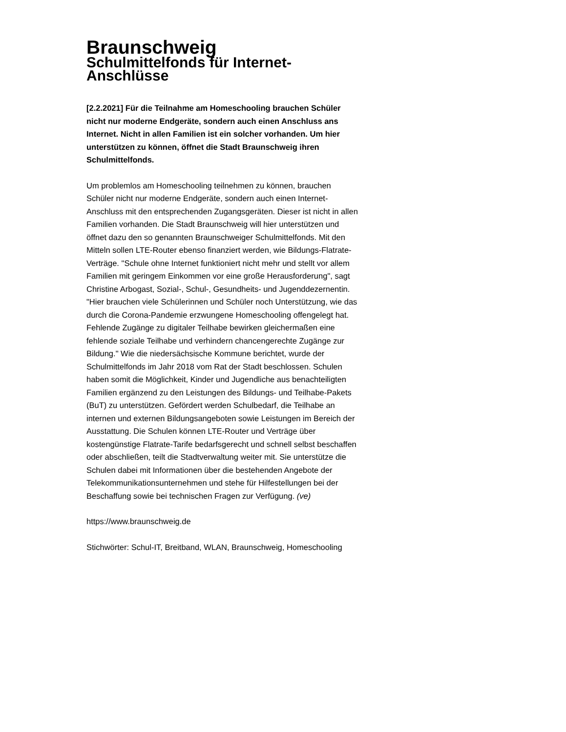Braunschweig
Schulmittelfonds für Internet-Anschlüsse
[2.2.2021] Für die Teilnahme am Homeschooling brauchen Schüler nicht nur moderne Endgeräte, sondern auch einen Anschluss ans Internet. Nicht in allen Familien ist ein solcher vorhanden. Um hier unterstützen zu können, öffnet die Stadt Braunschweig ihren Schulmittelfonds.
Um problemlos am Homeschooling teilnehmen zu können, brauchen Schüler nicht nur moderne Endgeräte, sondern auch einen Internet-Anschluss mit den entsprechenden Zugangsgeräten. Dieser ist nicht in allen Familien vorhanden. Die Stadt Braunschweig will hier unterstützen und öffnet dazu den so genannten Braunschweiger Schulmittelfonds. Mit den Mitteln sollen LTE-Router ebenso finanziert werden, wie Bildungs-Flatrate-Verträge. "Schule ohne Internet funktioniert nicht mehr und stellt vor allem Familien mit geringem Einkommen vor eine große Herausforderung", sagt Christine Arbogast, Sozial-, Schul-, Gesundheits- und Jugenddezernentin. "Hier brauchen viele Schülerinnen und Schüler noch Unterstützung, wie das durch die Corona-Pandemie erzwungene Homeschooling offengelegt hat. Fehlende Zugänge zu digitaler Teilhabe bewirken gleichermaßen eine fehlende soziale Teilhabe und verhindern chancengerechte Zugänge zur Bildung." Wie die niedersächsische Kommune berichtet, wurde der Schulmittelfonds im Jahr 2018 vom Rat der Stadt beschlossen. Schulen haben somit die Möglichkeit, Kinder und Jugendliche aus benachteiligten Familien ergänzend zu den Leistungen des Bildungs- und Teilhabe-Pakets (BuT) zu unterstützen. Gefördert werden Schulbedarf, die Teilhabe an internen und externen Bildungsangeboten sowie Leistungen im Bereich der Ausstattung. Die Schulen können LTE-Router und Verträge über kostengünstige Flatrate-Tarife bedarfsgerecht und schnell selbst beschaffen oder abschließen, teilt die Stadtverwaltung weiter mit. Sie unterstütze die Schulen dabei mit Informationen über die bestehenden Angebote der Telekommunikationsunternehmen und stehe für Hilfestellungen bei der Beschaffung sowie bei technischen Fragen zur Verfügung. (ve)
https://www.braunschweig.de
Stichwörter: Schul-IT, Breitband, WLAN, Braunschweig, Homeschooling